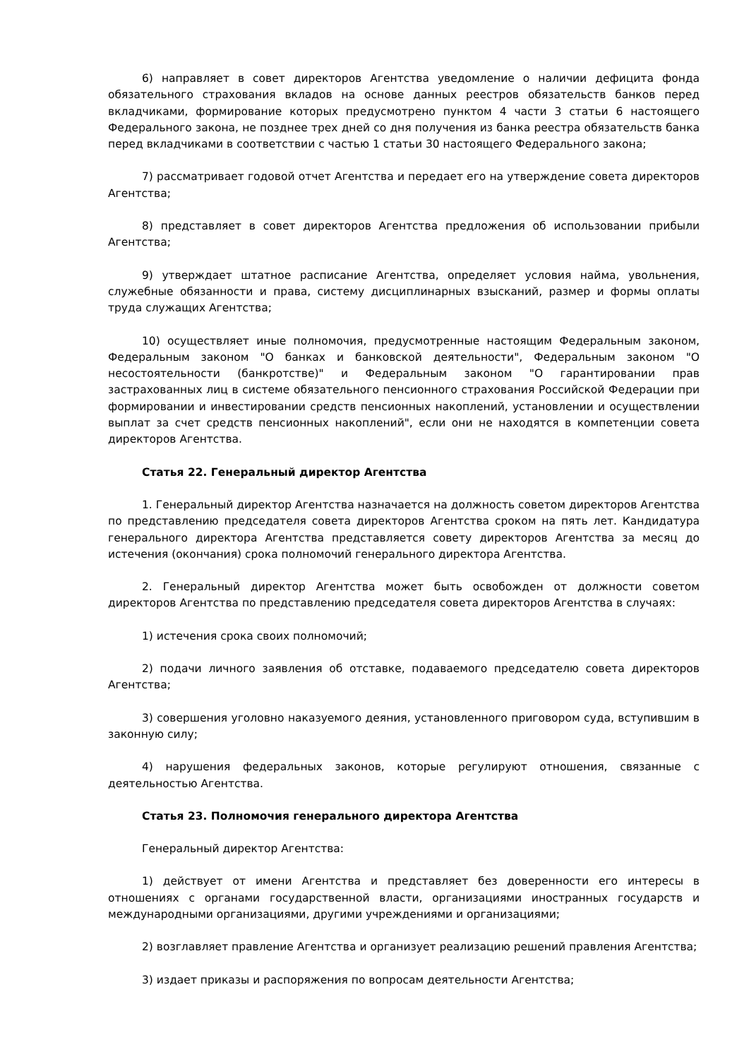6) направляет в совет директоров Агентства уведомление о наличии дефицита фонда обязательного страхования вкладов на основе данных реестров обязательств банков перед вкладчиками, формирование которых предусмотрено пунктом 4 части 3 статьи 6 настоящего Федерального закона, не позднее трех дней со дня получения из банка реестра обязательств банка перед вкладчиками в соответствии с частью 1 статьи 30 настоящего Федерального закона;
7) рассматривает годовой отчет Агентства и передает его на утверждение совета директоров Агентства;
8) представляет в совет директоров Агентства предложения об использовании прибыли Агентства;
9) утверждает штатное расписание Агентства, определяет условия найма, увольнения, служебные обязанности и права, систему дисциплинарных взысканий, размер и формы оплаты труда служащих Агентства;
10) осуществляет иные полномочия, предусмотренные настоящим Федеральным законом, Федеральным законом "О банках и банковской деятельности", Федеральным законом "О несостоятельности (банкротстве)" и Федеральным законом "О гарантировании прав застрахованных лиц в системе обязательного пенсионного страхования Российской Федерации при формировании и инвестировании средств пенсионных накоплений, установлении и осуществлении выплат за счет средств пенсионных накоплений", если они не находятся в компетенции совета директоров Агентства.
Статья 22. Генеральный директор Агентства
1. Генеральный директор Агентства назначается на должность советом директоров Агентства по представлению председателя совета директоров Агентства сроком на пять лет. Кандидатура генерального директора Агентства представляется совету директоров Агентства за месяц до истечения (окончания) срока полномочий генерального директора Агентства.
2. Генеральный директор Агентства может быть освобожден от должности советом директоров Агентства по представлению председателя совета директоров Агентства в случаях:
1) истечения срока своих полномочий;
2) подачи личного заявления об отставке, подаваемого председателю совета директоров Агентства;
3) совершения уголовно наказуемого деяния, установленного приговором суда, вступившим в законную силу;
4) нарушения федеральных законов, которые регулируют отношения, связанные с деятельностью Агентства.
Статья 23. Полномочия генерального директора Агентства
Генеральный директор Агентства:
1) действует от имени Агентства и представляет без доверенности его интересы в отношениях с органами государственной власти, организациями иностранных государств и международными организациями, другими учреждениями и организациями;
2) возглавляет правление Агентства и организует реализацию решений правления Агентства;
3) издает приказы и распоряжения по вопросам деятельности Агентства;